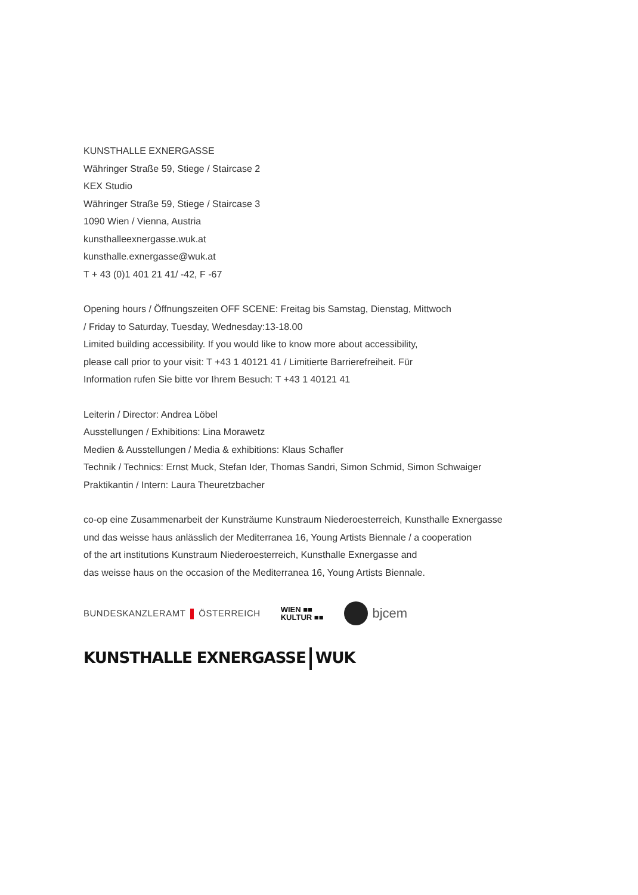KUNSTHALLE EXNERGASSE
Währinger Straße 59, Stiege / Staircase 2
KEX Studio
Währinger Straße 59, Stiege / Staircase 3
1090 Wien / Vienna, Austria
kunsthalleexnergasse.wuk.at
kunsthalle.exnergasse@wuk.at
T + 43 (0)1 401 21 41/ -42, F -67
Opening hours / Öffnungszeiten OFF SCENE: Freitag bis Samstag, Dienstag, Mittwoch
/ Friday to Saturday, Tuesday, Wednesday:13-18.00
Limited building accessibility. If you would like to know more about accessibility,
please call prior to your visit: T +43 1 40121 41 / Limitierte Barrierefreiheit. Für
Information rufen Sie bitte vor Ihrem Besuch: T +43 1 40121 41
Leiterin / Director: Andrea Löbel
Ausstellungen / Exhibitions: Lina Morawetz
Medien & Ausstellungen / Media & exhibitions: Klaus Schafler
Technik / Technics: Ernst Muck, Stefan Ider, Thomas Sandri, Simon Schmid, Simon Schwaiger
Praktikantin / Intern: Laura Theuretzbacher
co-op eine Zusammenarbeit der Kunsträume Kunstraum Niederoesterreich, Kunsthalle Exnergasse
und das weisse haus anlässlich der Mediterranea 16, Young Artists Biennale / a cooperation
of the art institutions Kunstraum Niederoesterreich, Kunsthalle Exnergasse and
das weisse haus on the occasion of the Mediterranea 16, Young Artists Biennale.
BUNDESKANZLERAMT ÖSTERREICH WIEN ■■
KULTUR ■■ bjcem
KUNSTHALLE EXNERGASSE WUK